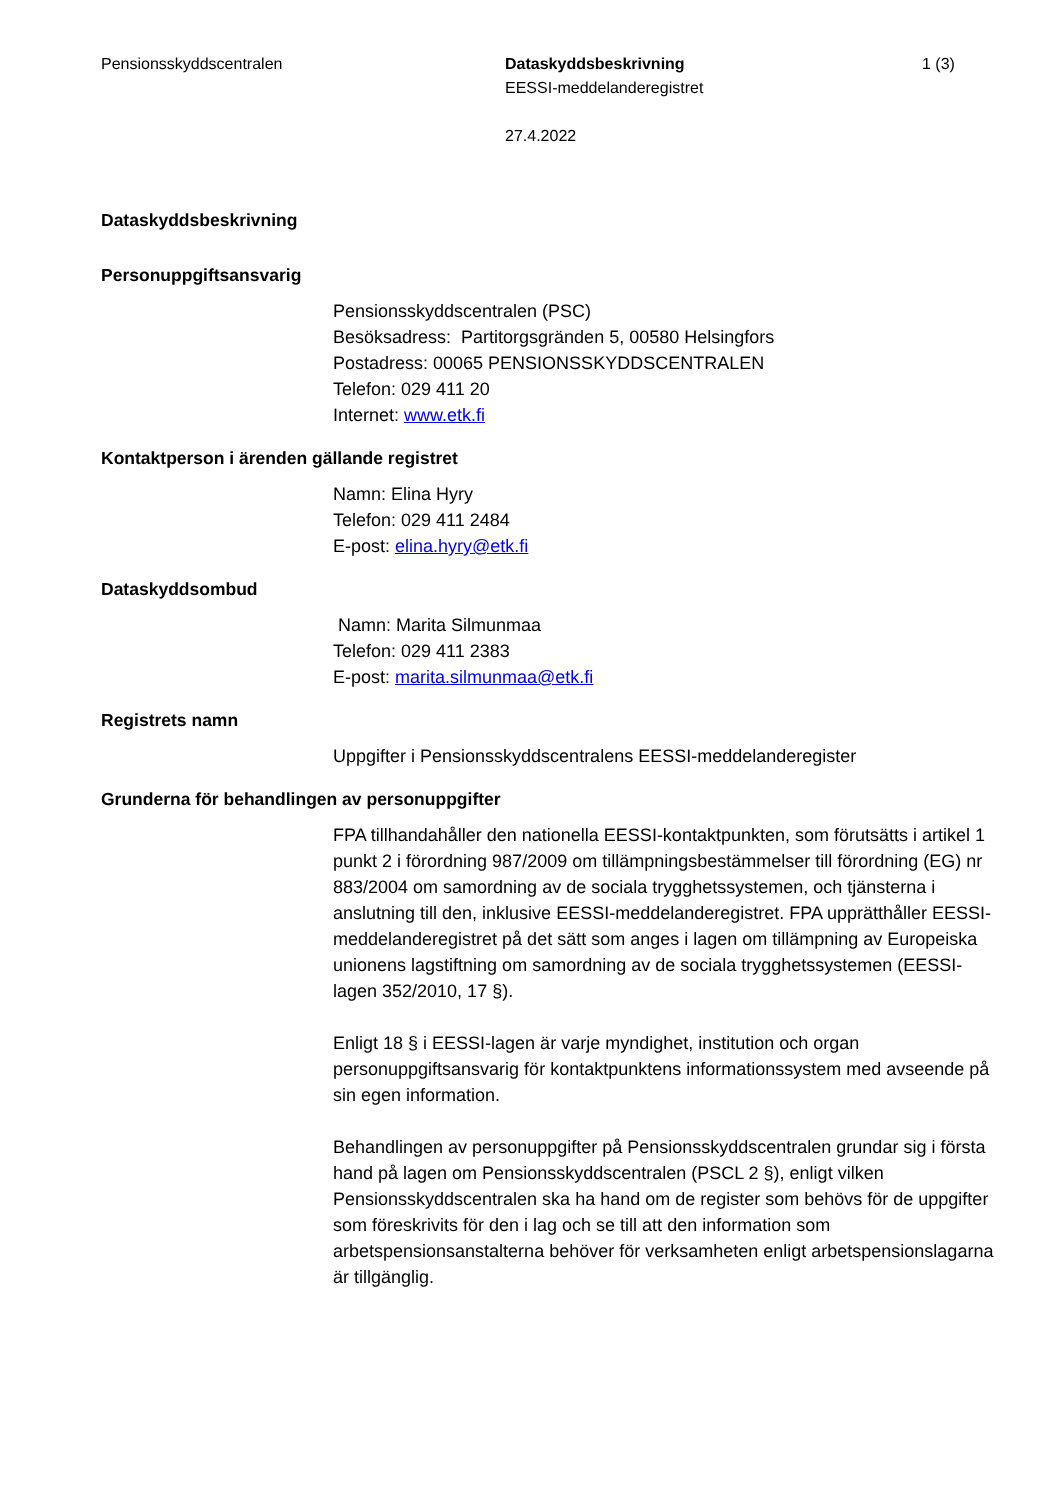Pensionsskyddscentralen Dataskyddsbeskrivning
EESSI-meddelanderegistret
27.4.2022
1 (3)
Dataskyddsbeskrivning
Personuppgiftsansvarig
Pensionsskyddscentralen (PSC)
Besöksadress: Partitorgsgränden 5, 00580 Helsingfors
Postadress: 00065 PENSIONSSKYDDSCENTRALEN
Telefon: 029 411 20
Internet: www.etk.fi
Kontaktperson i ärenden gällande registret
Namn: Elina Hyry
Telefon: 029 411 2484
E-post: elina.hyry@etk.fi
Dataskyddsombud
Namn: Marita Silmunmaa
Telefon: 029 411 2383
E-post: marita.silmunmaa@etk.fi
Registrets namn
Uppgifter i Pensionsskyddscentralens EESSI-meddelanderegister
Grunderna för behandlingen av personuppgifter
FPA tillhandahåller den nationella EESSI-kontaktpunkten, som förutsätts i artikel 1 punkt 2 i förordning 987/2009 om tillämpningsbestämmelser till förordning (EG) nr 883/2004 om samordning av de sociala trygghetssystemen, och tjänsterna i anslutning till den, inklusive EESSI-meddelanderegistret. FPA upprätthåller EESSI-meddelanderegistret på det sätt som anges i lagen om tillämpning av Europeiska unionens lagstiftning om samordning av de sociala trygghetssystemen (EESSI-lagen 352/2010, 17 §).
Enligt 18 § i EESSI-lagen är varje myndighet, institution och organ personuppgiftsansvarig för kontaktpunktens informationssystem med avseende på sin egen information.
Behandlingen av personuppgifter på Pensionsskyddscentralen grundar sig i första hand på lagen om Pensionsskyddscentralen (PSCL 2 §), enligt vilken Pensionsskyddscentralen ska ha hand om de register som behövs för de uppgifter som föreskrivits för den i lag och se till att den information som arbetspensionsanstalterna behöver för verksamheten enligt arbetspensionslagarna är tillgänglig.